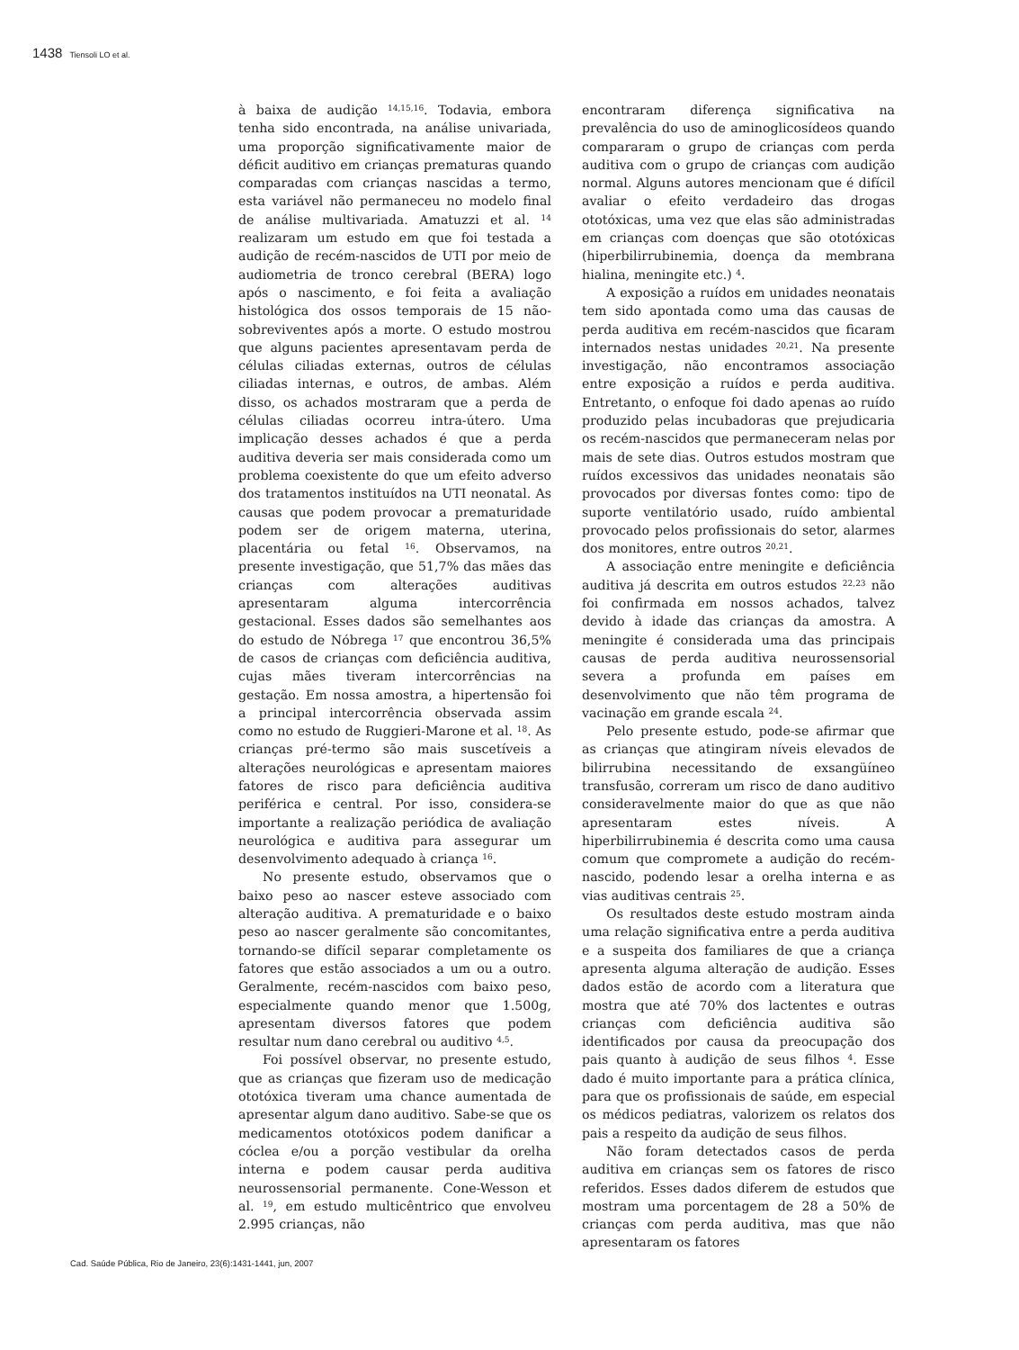1438 Tiensoli LO et al.
à baixa de audição <sup>14,15,16</sup>. Todavia, embora tenha sido encontrada, na análise univariada, uma proporção significativamente maior de déficit auditivo em crianças prematuras quando comparadas com crianças nascidas a termo, esta variável não permaneceu no modelo final de análise multivariada. Amatuzzi et al. <sup>14</sup> realizaram um estudo em que foi testada a audição de recém-nascidos de UTI por meio de audiometria de tronco cerebral (BERA) logo após o nascimento, e foi feita a avaliação histológica dos ossos temporais de 15 não-sobreviventes após a morte. O estudo mostrou que alguns pacientes apresentavam perda de células ciliadas externas, outros de células ciliadas internas, e outros, de ambas. Além disso, os achados mostraram que a perda de células ciliadas ocorreu intra-útero. Uma implicação desses achados é que a perda auditiva deveria ser mais considerada como um problema coexistente do que um efeito adverso dos tratamentos instituídos na UTI neonatal. As causas que podem provocar a prematuridade podem ser de origem materna, uterina, placentária ou fetal <sup>16</sup>. Observamos, na presente investigação, que 51,7% das mães das crianças com alterações auditivas apresentaram alguma intercorrência gestacional. Esses dados são semelhantes aos do estudo de Nóbrega <sup>17</sup> que encontrou 36,5% de casos de crianças com deficiência auditiva, cujas mães tiveram intercorrências na gestação. Em nossa amostra, a hipertensão foi a principal intercorrência observada assim como no estudo de Ruggieri-Marone et al. <sup>18</sup>. As crianças pré-termo são mais suscetíveis a alterações neurológicas e apresentam maiores fatores de risco para deficiência auditiva periférica e central. Por isso, considera-se importante a realização periódica de avaliação neurológica e auditiva para assegurar um desenvolvimento adequado à criança <sup>16</sup>.
No presente estudo, observamos que o baixo peso ao nascer esteve associado com alteração auditiva. A prematuridade e o baixo peso ao nascer geralmente são concomitantes, tornando-se difícil separar completamente os fatores que estão associados a um ou a outro. Geralmente, recém-nascidos com baixo peso, especialmente quando menor que 1.500g, apresentam diversos fatores que podem resultar num dano cerebral ou auditivo <sup>4,5</sup>.
Foi possível observar, no presente estudo, que as crianças que fizeram uso de medicação ototóxica tiveram uma chance aumentada de apresentar algum dano auditivo. Sabe-se que os medicamentos ototóxicos podem danificar a cóclea e/ou a porção vestibular da orelha interna e podem causar perda auditiva neurossensorial permanente. Cone-Wesson et al. <sup>19</sup>, em estudo multicêntrico que envolveu 2.995 crianças, não
encontraram diferença significativa na prevalência do uso de aminoglicosídeos quando compararam o grupo de crianças com perda auditiva com o grupo de crianças com audição normal. Alguns autores mencionam que é difícil avaliar o efeito verdadeiro das drogas ototóxicas, uma vez que elas são administradas em crianças com doenças que são ototóxicas (hiperbilirrubinemia, doença da membrana hialina, meningite etc.) <sup>4</sup>.
A exposição a ruídos em unidades neonatais tem sido apontada como uma das causas de perda auditiva em recém-nascidos que ficaram internados nestas unidades <sup>20,21</sup>. Na presente investigação, não encontramos associação entre exposição a ruídos e perda auditiva. Entretanto, o enfoque foi dado apenas ao ruído produzido pelas incubadoras que prejudicaria os recém-nascidos que permaneceram nelas por mais de sete dias. Outros estudos mostram que ruídos excessivos das unidades neonatais são provocados por diversas fontes como: tipo de suporte ventilatório usado, ruído ambiental provocado pelos profissionais do setor, alarmes dos monitores, entre outros <sup>20,21</sup>.
A associação entre meningite e deficiência auditiva já descrita em outros estudos <sup>22,23</sup> não foi confirmada em nossos achados, talvez devido à idade das crianças da amostra. A meningite é considerada uma das principais causas de perda auditiva neurossensorial severa a profunda em países em desenvolvimento que não têm programa de vacinação em grande escala <sup>24</sup>.
Pelo presente estudo, pode-se afirmar que as crianças que atingiram níveis elevados de bilirrubina necessitando de exsangüíneo transfusão, correram um risco de dano auditivo consideravelmente maior do que as que não apresentaram estes níveis. A hiperbilirrubinemia é descrita como uma causa comum que compromete a audição do recém-nascido, podendo lesar a orelha interna e as vias auditivas centrais <sup>25</sup>.
Os resultados deste estudo mostram ainda uma relação significativa entre a perda auditiva e a suspeita dos familiares de que a criança apresenta alguma alteração de audição. Esses dados estão de acordo com a literatura que mostra que até 70% dos lactentes e outras crianças com deficiência auditiva são identificados por causa da preocupação dos pais quanto à audição de seus filhos <sup>4</sup>. Esse dado é muito importante para a prática clínica, para que os profissionais de saúde, em especial os médicos pediatras, valorizem os relatos dos pais a respeito da audição de seus filhos.
Não foram detectados casos de perda auditiva em crianças sem os fatores de risco referidos. Esses dados diferem de estudos que mostram uma porcentagem de 28 a 50% de crianças com perda auditiva, mas que não apresentaram os fatores
Cad. Saúde Pública, Rio de Janeiro, 23(6):1431-1441, jun, 2007